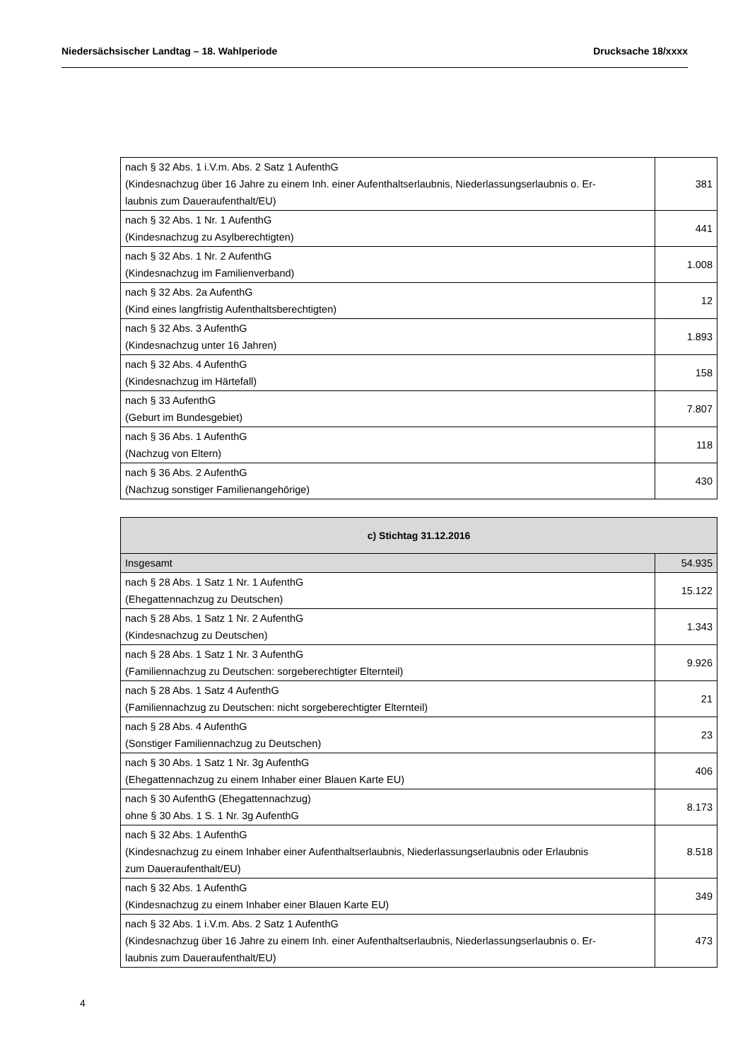Niedersächsischer Landtag – 18. Wahlperiode Drucksache 18/xxxx
| nach § 32 Abs. 1 i.V.m. Abs. 2 Satz 1 AufenthG (Kindesnachzug über 16 Jahre zu einem Inh. einer Aufenthaltserlaubnis, Niederlassungserlaubnis o. Er- laubnis zum Daueraufenthalt/EU) | 381 |
| nach § 32 Abs. 1 Nr. 1 AufenthG (Kindesnachzug zu Asylberechtigten) | 441 |
| nach § 32 Abs. 1 Nr. 2 AufenthG (Kindesnachzug im Familienverband) | 1.008 |
| nach § 32 Abs. 2a AufenthG (Kind eines langfristig Aufenthaltsberechtigten) | 12 |
| nach § 32 Abs. 3 AufenthG (Kindesnachzug unter 16 Jahren) | 1.893 |
| nach § 32 Abs. 4 AufenthG (Kindesnachzug im Härtefall) | 158 |
| nach § 33 AufenthG (Geburt im Bundesgebiet) | 7.807 |
| nach § 36 Abs. 1 AufenthG (Nachzug von Eltern) | 118 |
| nach § 36 Abs. 2 AufenthG (Nachzug sonstiger Familienangehörige) | 430 |
| c) Stichtag 31.12.2016 | |
| --- | --- |
| Insgesamt | 54.935 |
| nach § 28 Abs. 1 Satz 1 Nr. 1 AufenthG (Ehegattennachzug zu Deutschen) | 15.122 |
| nach § 28 Abs. 1 Satz 1 Nr. 2 AufenthG (Kindesnachzug zu Deutschen) | 1.343 |
| nach § 28 Abs. 1 Satz 1 Nr. 3 AufenthG (Familiennachzug zu Deutschen: sorgeberechtigter Elternteil) | 9.926 |
| nach § 28 Abs. 1 Satz 4 AufenthG (Familiennachzug zu Deutschen: nicht sorgeberechtigter Elternteil) | 21 |
| nach § 28 Abs. 4 AufenthG (Sonstiger Familiennachzug zu Deutschen) | 23 |
| nach § 30 Abs. 1 Satz 1 Nr. 3g AufenthG (Ehegattennachzug zu einem Inhaber einer Blauen Karte EU) | 406 |
| nach § 30 AufenthG (Ehegattennachzug) ohne § 30 Abs. 1 S. 1 Nr. 3g AufenthG | 8.173 |
| nach § 32 Abs. 1 AufenthG (Kindesnachzug zu einem Inhaber einer Aufenthaltserlaubnis, Niederlassungserlaubnis oder Erlaubnis zum Daueraufenthalt/EU) | 8.518 |
| nach § 32 Abs. 1 AufenthG (Kindesnachzug zu einem Inhaber einer Blauen Karte EU) | 349 |
| nach § 32 Abs. 1 i.V.m. Abs. 2 Satz 1 AufenthG (Kindesnachzug über 16 Jahre zu einem Inh. einer Aufenthaltserlaubnis, Niederlassungserlaubnis o. Er- laubnis zum Daueraufenthalt/EU) | 473 |
4